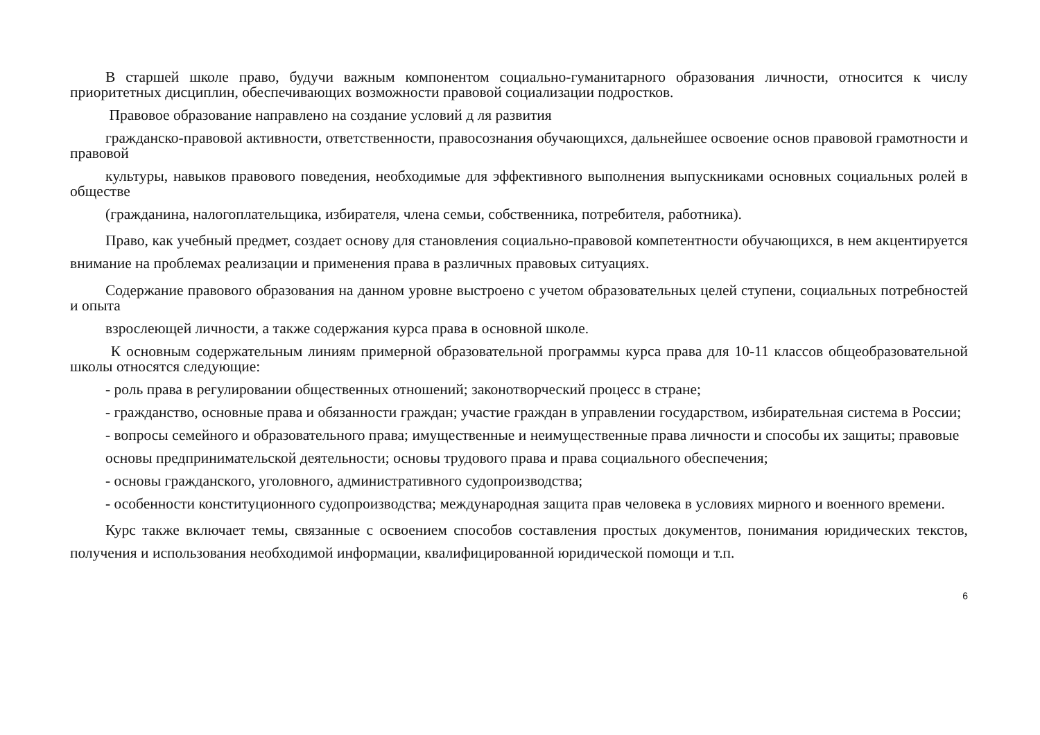В старшей школе право, будучи важным компонентом социально-гуманитарного образования личности, относится к числу приоритетных дисциплин, обеспечивающих возможности правовой социализации подростков.
Правовое образование направлено на создание условий д ля развития
гражданско-правовой активности, ответственности, правосознания обучающихся, дальнейшее освоение основ правовой грамотности и правовой
культуры, навыков правового поведения, необходимые для эффективного выполнения выпускниками основных социальных ролей в обществе
(гражданина, налогоплательщика, избирателя, члена семьи, собственника, потребителя, работника).
Право, как учебный предмет, создает основу для становления социально-правовой компетентности обучающихся, в нем акцентируется внимание на проблемах реализации и применения права в различных правовых ситуациях.
Содержание правового образования на данном уровне выстроено с учетом образовательных целей ступени, социальных потребностей и опыта
взрослеющей личности, а также содержания курса права в основной школе.
К основным содержательным линиям примерной образовательной программы курса права для 10-11 классов общеобразовательной школы относятся следующие:
- роль права в регулировании общественных отношений; законотворческий процесс в стране;
- гражданство, основные права и обязанности граждан; участие граждан в управлении государством, избирательная система в России;
- вопросы семейного и образовательного права; имущественные и неимущественные права личности и способы их защиты; правовые
основы предпринимательской деятельности; основы трудового права и права социального обеспечения;
- основы гражданского, уголовного, административного судопроизводства;
- особенности конституционного судопроизводства; международная защита прав человека в условиях мирного и военного времени.
Курс также включает темы, связанные с освоением способов составления простых документов, понимания юридических текстов, получения и использования необходимой информации, квалифицированной юридической помощи и т.п.
6